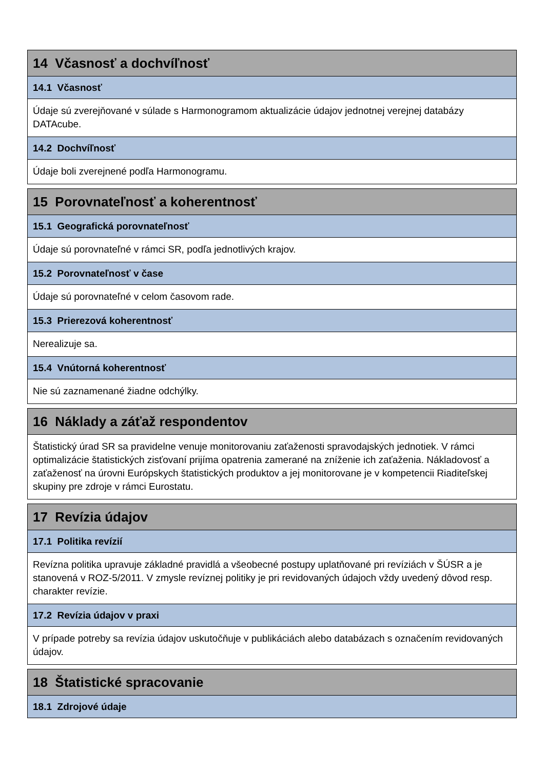| 14 Včasnosť a dochvíľnosť |
| --- |
| 14.1 Včasnosť |
| Údaje sú zverejňované v súlade s Harmonogramom aktualizácie údajov jednotnej verejnej databázy DATAcube. |
| 14.2 Dochvíľnosť |
| Údaje boli zverejnené podľa Harmonogramu. |
| 15 Porovnateľnosť a koherentnosť |
| --- |
| 15.1 Geografická porovnateľnosť |
| Údaje sú porovnateľné v rámci SR, podľa jednotlivých krajov. |
| 15.2 Porovnateľnosť v čase |
| Údaje sú porovnateľné v celom časovom rade. |
| 15.3 Prierezová koherentnosť |
| Nerealizuje sa. |
| 15.4 Vnútorná koherentnosť |
| Nie sú zaznamenané žiadne odchýlky. |
| 16 Náklady a záťaž respondentov |
| --- |
| Štatistický úrad SR sa pravidelne venuje monitorovaniu zaťaženosti spravodajských jednotiek. V rámci optimalizácie štatistických zisťovaní prijíma opatrenia zamerané na zníženie ich zaťaženia. Nákladovosť a zaťaženosť na úrovni Európskych štatistických produktov a jej monitorovane je v kompetencii Riaditeľskej skupiny pre zdroje v rámci Eurostatu. |
| 17 Revízia údajov |
| --- |
| 17.1 Politika revízií |
| Revízna politika upravuje základné pravidlá a všeobecné postupy uplatňované pri revíziách v ŠÚSR a je stanovená v ROZ-5/2011. V zmysle revíznej politiky je pri revidovaných údajoch vždy uvedený dôvod resp. charakter revízie. |
| 17.2 Revízia údajov v praxi |
| V prípade potreby sa revízia údajov uskutočňuje v publikáciách alebo databázach s označením revidovaných údajov. |
| 18 Štatistické spracovanie |
| --- |
| 18.1 Zdrojové údaje |